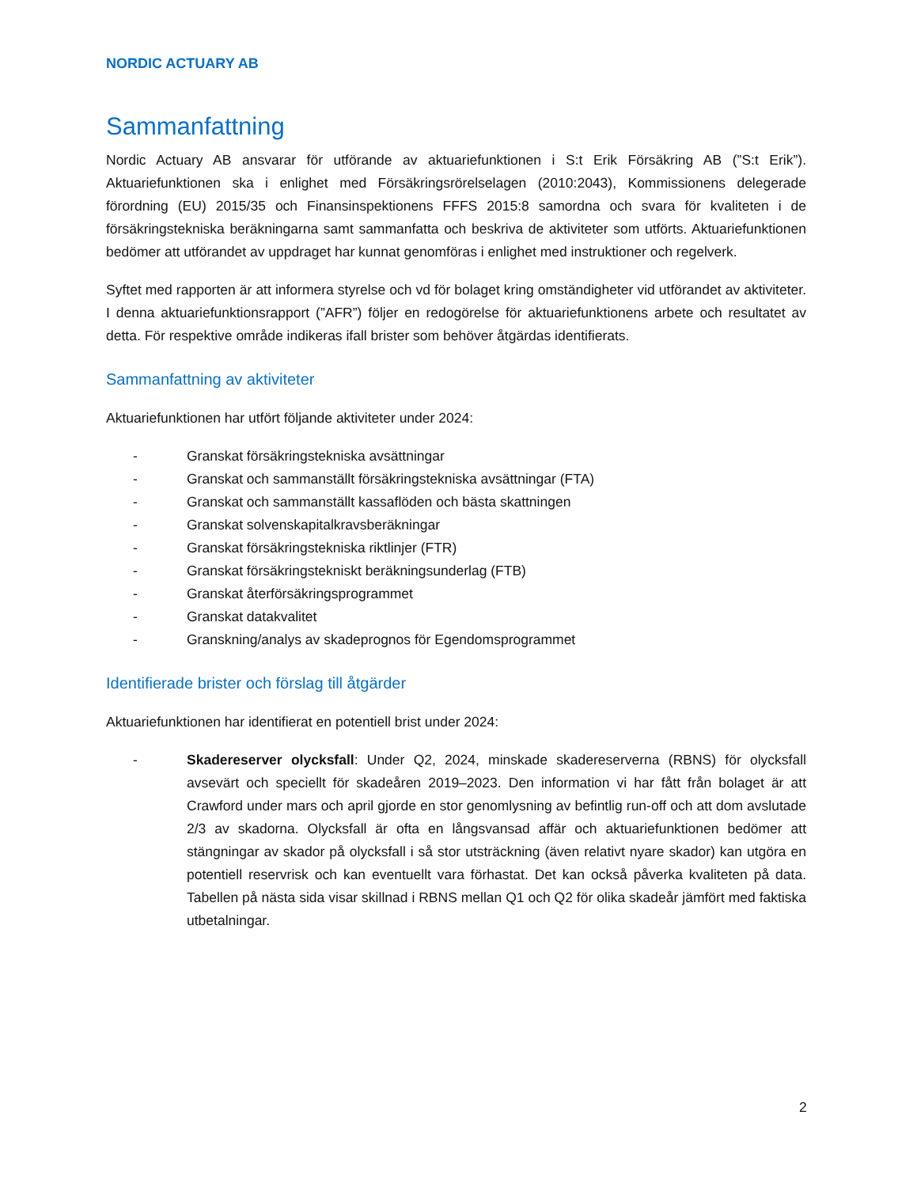NORDIC ACTUARY AB
Sammanfattning
Nordic Actuary AB ansvarar för utförande av aktuariefunktionen i S:t Erik Försäkring AB (”S:t Erik”). Aktuariefunktionen ska i enlighet med Försäkringsrörelselagen (2010:2043), Kommissionens delegerade förordning (EU) 2015/35 och Finansinspektionens FFFS 2015:8 samordna och svara för kvaliteten i de försäkringstekniska beräkningarna samt sammanfatta och beskriva de aktiviteter som utförts. Aktuariefunktionen bedömer att utförandet av uppdraget har kunnat genomföras i enlighet med instruktioner och regelverk.
Syftet med rapporten är att informera styrelse och vd för bolaget kring omständigheter vid utförandet av aktiviteter. I denna aktuariefunktionsrapport (”AFR”) följer en redogörelse för aktuariefunktionens arbete och resultatet av detta. För respektive område indikeras ifall brister som behöver åtgärdas identifierats.
Sammanfattning av aktiviteter
Aktuariefunktionen har utfört följande aktiviteter under 2024:
- Granskat försäkringstekniska avsättningar
- Granskat och sammanställt försäkringstekniska avsättningar (FTA)
- Granskat och sammanställt kassaflöden och bästa skattningen
- Granskat solvenskapitalkravsberäkningar
- Granskat försäkringstekniska riktlinjer (FTR)
- Granskat försäkringstekniskt beräkningsunderlag (FTB)
- Granskat återförsäkringsprogrammet
- Granskat datakvalitet
- Granskning/analys av skadeprognos för Egendomsprogrammet
Identifierade brister och förslag till åtgärder
Aktuariefunktionen har identifierat en potentiell brist under 2024:
- Skadereserver olycksfall: Under Q2, 2024, minskade skadereserverna (RBNS) för olycksfall avsevärt och speciellt för skadeåren 2019–2023. Den information vi har fått från bolaget är att Crawford under mars och april gjorde en stor genomlysning av befintlig run-off och att dom avslutade 2/3 av skadorna. Olycksfall är ofta en långsvansad affär och aktuariefunktionen bedömer att stängningar av skador på olycksfall i så stor utsträckning (även relativt nyare skador) kan utgöra en potentiell reservrisk och kan eventuellt vara förhastat. Det kan också påverka kvaliteten på data. Tabellen på nästa sida visar skillnad i RBNS mellan Q1 och Q2 för olika skadeår jämfört med faktiska utbetalningar.
2